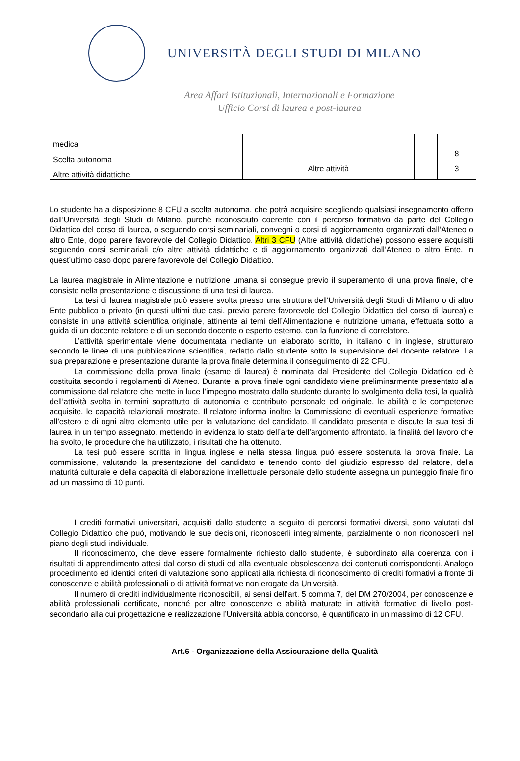UNIVERSITÀ DEGLI STUDI DI MILANO
Area Affari Istituzionali, Internazionali e Formazione
Ufficio Corsi di laurea e post-laurea
| medica | | | |
| Scelta autonoma | | | 8 |
| Altre attività didattiche | Altre attività | | 3 |
Lo studente ha a disposizione 8 CFU a scelta autonoma, che potrà acquisire scegliendo qualsiasi insegnamento offerto dall’Università degli Studi di Milano, purché riconosciuto coerente con il percorso formativo da parte del Collegio Didattico del corso di laurea, o seguendo corsi seminariali, convegni o corsi di aggiornamento organizzati dall’Ateneo o altro Ente, dopo parere favorevole del Collegio Didattico. Altri 3 CFU (Altre attività didattiche) possono essere acquisiti seguendo corsi seminariali e/o altre attività didattiche e di aggiornamento organizzati dall’Ateneo o altro Ente, in quest’ultimo caso dopo parere favorevole del Collegio Didattico.
La laurea magistrale in Alimentazione e nutrizione umana si consegue previo il superamento di una prova finale, che consiste nella presentazione e discussione di una tesi di laurea.
La tesi di laurea magistrale può essere svolta presso una struttura dell'Università degli Studi di Milano o di altro Ente pubblico o privato (in questi ultimi due casi, previo parere favorevole del Collegio Didattico del corso di laurea) e consiste in una attività scientifica originale, attinente ai temi dell’Alimentazione e nutrizione umana, effettuata sotto la guida di un docente relatore e di un secondo docente o esperto esterno, con la funzione di correlatore.
L’attività sperimentale viene documentata mediante un elaborato scritto, in italiano o in inglese, strutturato secondo le linee di una pubblicazione scientifica, redatto dallo studente sotto la supervisione del docente relatore. La sua preparazione e presentazione durante la prova finale determina il conseguimento di 22 CFU.
La commissione della prova finale (esame di laurea) è nominata dal Presidente del Collegio Didattico ed è costituita secondo i regolamenti di Ateneo. Durante la prova finale ogni candidato viene preliminarmente presentato alla commissione dal relatore che mette in luce l’impegno mostrato dallo studente durante lo svolgimento della tesi, la qualità dell’attività svolta in termini soprattutto di autonomia e contributo personale ed originale, le abilità e le competenze acquisite, le capacità relazionali mostrate. Il relatore informa inoltre la Commissione di eventuali esperienze formative all’estero e di ogni altro elemento utile per la valutazione del candidato. Il candidato presenta e discute la sua tesi di laurea in un tempo assegnato, mettendo in evidenza lo stato dell’arte dell’argomento affrontato, la finalità del lavoro che ha svolto, le procedure che ha utilizzato, i risultati che ha ottenuto.
La tesi può essere scritta in lingua inglese e nella stessa lingua può essere sostenuta la prova finale. La commissione, valutando la presentazione del candidato e tenendo conto del giudizio espresso dal relatore, della maturità culturale e della capacità di elaborazione intellettuale personale dello studente assegna un punteggio finale fino ad un massimo di 10 punti.
I crediti formativi universitari, acquisiti dallo studente a seguito di percorsi formativi diversi, sono valutati dal Collegio Didattico che può, motivando le sue decisioni, riconoscerli integralmente, parzialmente o non riconoscerli nel piano degli studi individuale.
Il riconoscimento, che deve essere formalmente richiesto dallo studente, è subordinato alla coerenza con i risultati di apprendimento attesi dal corso di studi ed alla eventuale obsolescenza dei contenuti corrispondenti. Analogo procedimento ed identici criteri di valutazione sono applicati alla richiesta di riconoscimento di crediti formativi a fronte di conoscenze e abilità professionali o di attività formative non erogate da Università.
Il numero di crediti individualmente riconoscibili, ai sensi dell’art. 5 comma 7, del DM 270/2004, per conoscenze e abilità professionali certificate, nonché per altre conoscenze e abilità maturate in attività formative di livello post-secondario alla cui progettazione e realizzazione l’Università abbia concorso, è quantificato in un massimo di 12 CFU.
Art.6 - Organizzazione della Assicurazione della Qualità